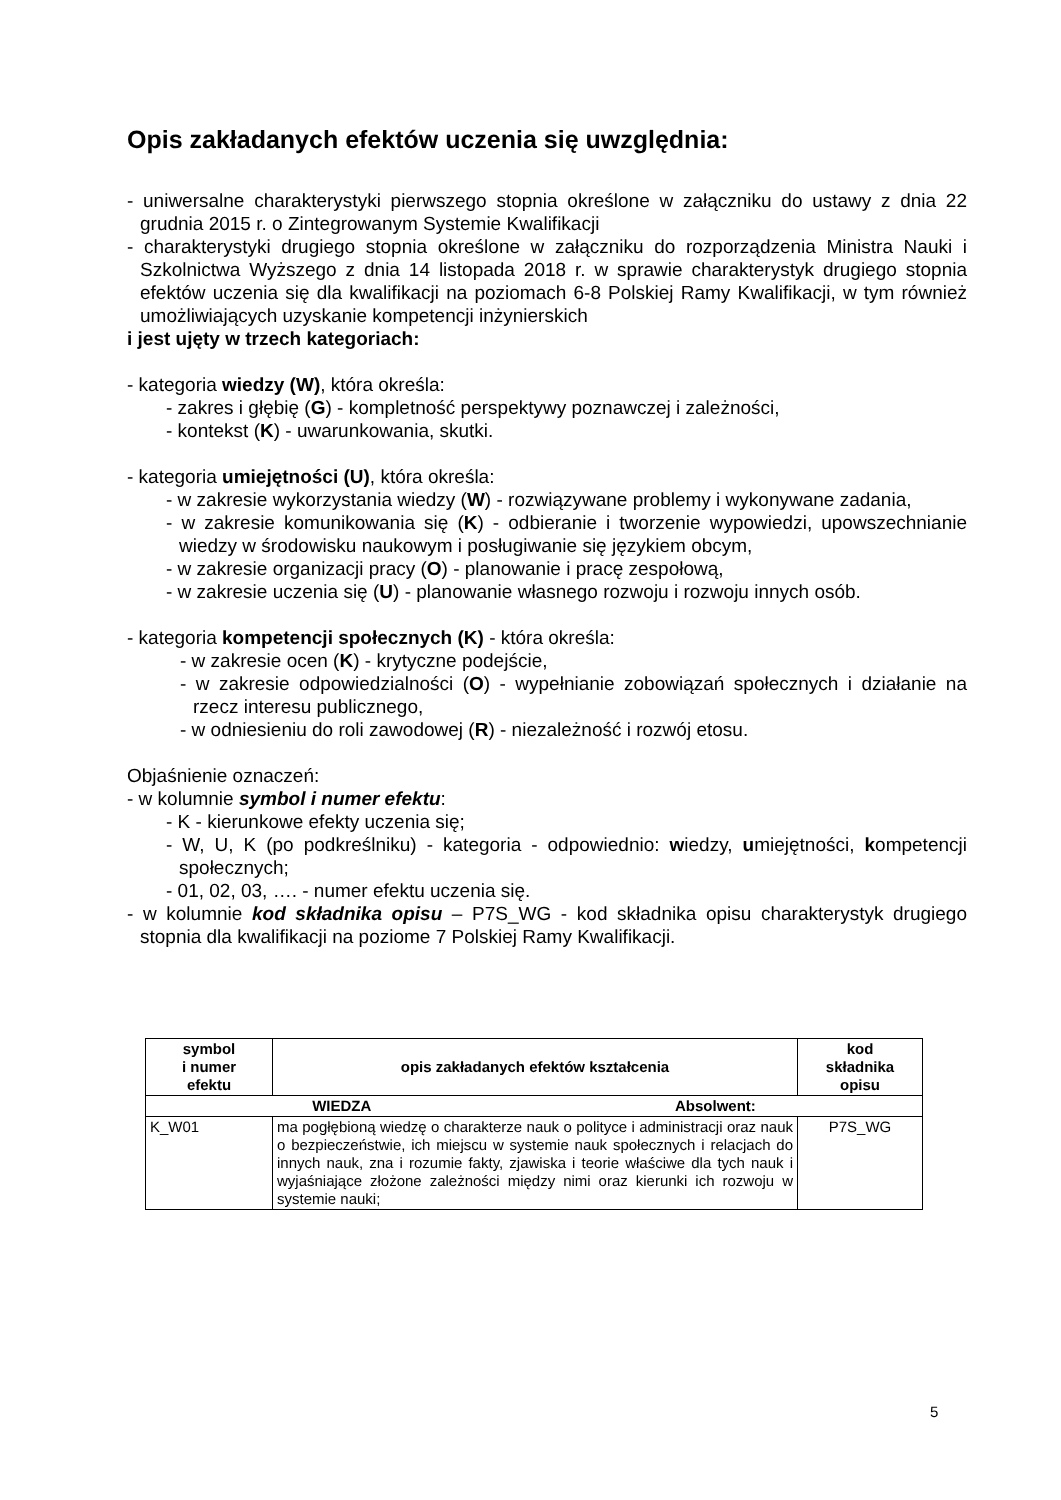Opis zakładanych efektów uczenia się uwzględnia:
- uniwersalne charakterystyki pierwszego stopnia określone w załączniku do ustawy z dnia 22 grudnia 2015 r. o Zintegrowanym Systemie Kwalifikacji
- charakterystyki drugiego stopnia określone w załączniku do rozporządzenia Ministra Nauki i Szkolnictwa Wyższego z dnia 14 listopada 2018 r. w sprawie charakterystyk drugiego stopnia efektów uczenia się dla kwalifikacji na poziomach 6-8 Polskiej Ramy Kwalifikacji, w tym również umożliwiających uzyskanie kompetencji inżynierskich
i jest ujęty w trzech kategoriach:
- kategoria wiedzy (W), która określa:
- zakres i głębię (G) - kompletność perspektywy poznawczej i zależności,
- kontekst (K) - uwarunkowania, skutki.
- kategoria umiejętności (U), która określa:
- w zakresie wykorzystania wiedzy (W) - rozwiązywane problemy i wykonywane zadania,
- w zakresie komunikowania się (K) - odbieranie i tworzenie wypowiedzi, upowszechnianie wiedzy w środowisku naukowym i posługiwanie się językiem obcym,
- w zakresie organizacji pracy (O) - planowanie i pracę zespołową,
- w zakresie uczenia się (U) - planowanie własnego rozwoju i rozwoju innych osób.
- kategoria kompetencji społecznych (K) - która określa:
- w zakresie ocen (K) - krytyczne podejście,
- w zakresie odpowiedzialności (O) - wypełnianie zobowiązań społecznych i działanie na rzecz interesu publicznego,
- w odniesieniu do roli zawodowej (R) - niezależność i rozwój etosu.
Objaśnienie oznaczeń:
- w kolumnie symbol i numer efektu:
- K - kierunkowe efekty uczenia się;
- W, U, K (po podkreślniku) - kategoria - odpowiednio: wiedzy, umiejętności, kompetencji społecznych;
- 01, 02, 03, …. - numer efektu uczenia się.
- w kolumnie kod składnika opisu – P7S_WG - kod składnika opisu charakterystyk drugiego stopnia dla kwalifikacji na poziome 7 Polskiej Ramy Kwalifikacji.
| symbol i numer efektu | opis zakładanych efektów kształcenia | kod składnika opisu |
| --- | --- | --- |
| WIEDZA Absolwent: | | |
| K_W01 | ma pogłębioną wiedzę o charakterze nauk o polityce i administracji oraz nauk o bezpieczeństwie, ich miejscu w systemie nauk społecznych i relacjach do innych nauk, zna i rozumie fakty, zjawiska i teorie właściwe dla tych nauk i wyjaśniające złożone zależności między nimi oraz kierunki ich rozwoju w systemie nauki; | P7S_WG |
5